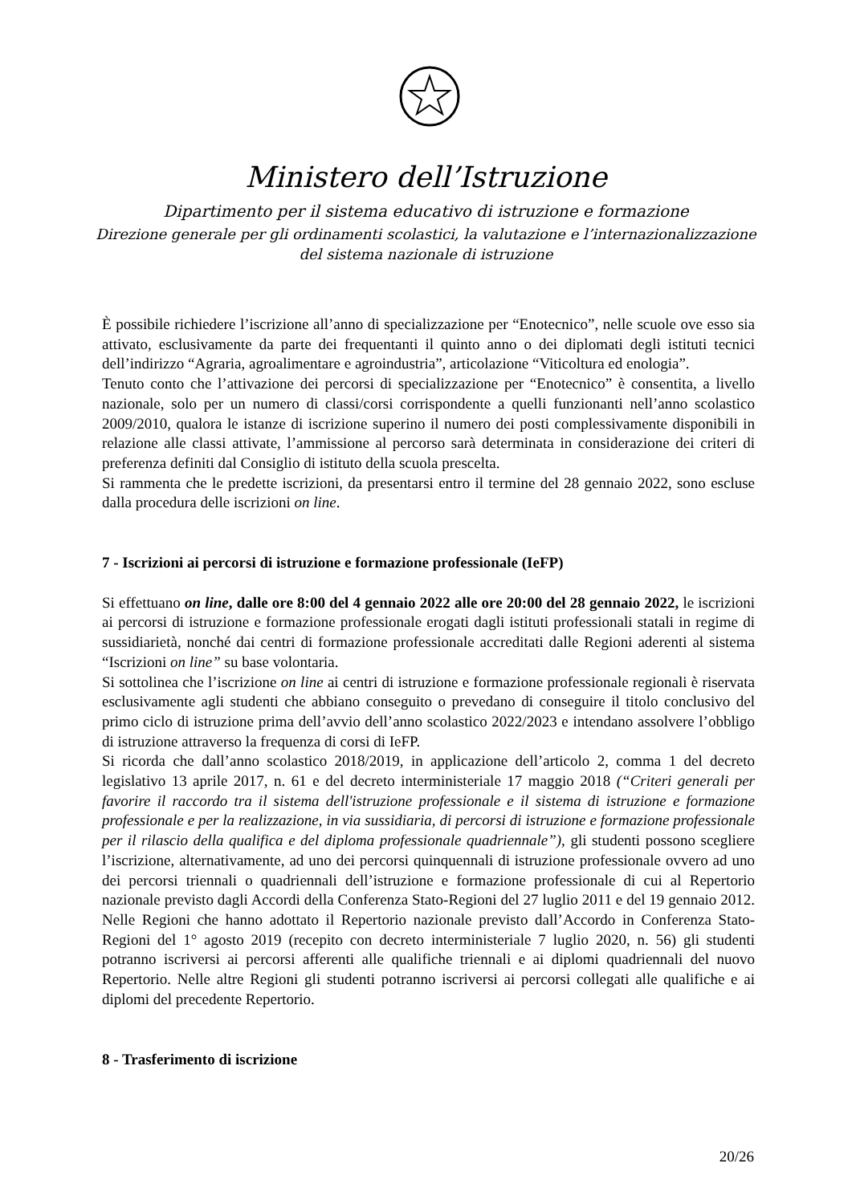Ministero dell’Istruzione
Dipartimento per il sistema educativo di istruzione e formazione
Direzione generale per gli ordinamenti scolastici, la valutazione e l’internazionalizzazione
del sistema nazionale di istruzione
È possibile richiedere l’iscrizione all’anno di specializzazione per “Enotecnico”, nelle scuole ove esso sia attivato, esclusivamente da parte dei frequentanti il quinto anno o dei diplomati degli istituti tecnici dell’indirizzo “Agraria, agroalimentare e agroindustria”, articolazione “Viticoltura ed enologia”.
Tenuto conto che l’attivazione dei percorsi di specializzazione per “Enotecnico” è consentita, a livello nazionale, solo per un numero di classi/corsi corrispondente a quelli funzionanti nell’anno scolastico 2009/2010, qualora le istanze di iscrizione superino il numero dei posti complessivamente disponibili in relazione alle classi attivate, l’ammissione al percorso sarà determinata in considerazione dei criteri di preferenza definiti dal Consiglio di istituto della scuola prescelta.
Si rammenta che le predette iscrizioni, da presentarsi entro il termine del 28 gennaio 2022, sono escluse dalla procedura delle iscrizioni on line.
7 - Iscrizioni ai percorsi di istruzione e formazione professionale (IeFP)
Si effettuano on line, dalle ore 8:00 del 4 gennaio 2022 alle ore 20:00 del 28 gennaio 2022, le iscrizioni ai percorsi di istruzione e formazione professionale erogati dagli istituti professionali statali in regime di sussidiarietà, nonché dai centri di formazione professionale accreditati dalle Regioni aderenti al sistema “Iscrizioni on line” su base volontaria.
Si sottolinea che l’iscrizione on line ai centri di istruzione e formazione professionale regionali è riservata esclusivamente agli studenti che abbiano conseguito o prevedano di conseguire il titolo conclusivo del primo ciclo di istruzione prima dell’avvio dell’anno scolastico 2022/2023 e intendano assolvere l’obbligo di istruzione attraverso la frequenza di corsi di IeFP.
Si ricorda che dall’anno scolastico 2018/2019, in applicazione dell’articolo 2, comma 1 del decreto legislativo 13 aprile 2017, n. 61 e del decreto interministeriale 17 maggio 2018 (“Criteri generali per favorire il raccordo tra il sistema dell'istruzione professionale e il sistema di istruzione e formazione professionale e per la realizzazione, in via sussidiaria, di percorsi di istruzione e formazione professionale per il rilascio della qualifica e del diploma professionale quadriennale”), gli studenti possono scegliere l’iscrizione, alternativamente, ad uno dei percorsi quinquennali di istruzione professionale ovvero ad uno dei percorsi triennali o quadriennali dell’istruzione e formazione professionale di cui al Repertorio nazionale previsto dagli Accordi della Conferenza Stato-Regioni del 27 luglio 2011 e del 19 gennaio 2012. Nelle Regioni che hanno adottato il Repertorio nazionale previsto dall’Accordo in Conferenza Stato-Regioni del 1° agosto 2019 (recepito con decreto interministeriale 7 luglio 2020, n. 56) gli studenti potranno iscriversi ai percorsi afferenti alle qualifiche triennali e ai diplomi quadriennali del nuovo Repertorio. Nelle altre Regioni gli studenti potranno iscriversi ai percorsi collegati alle qualifiche e ai diplomi del precedente Repertorio.
8 - Trasferimento di iscrizione
20/26